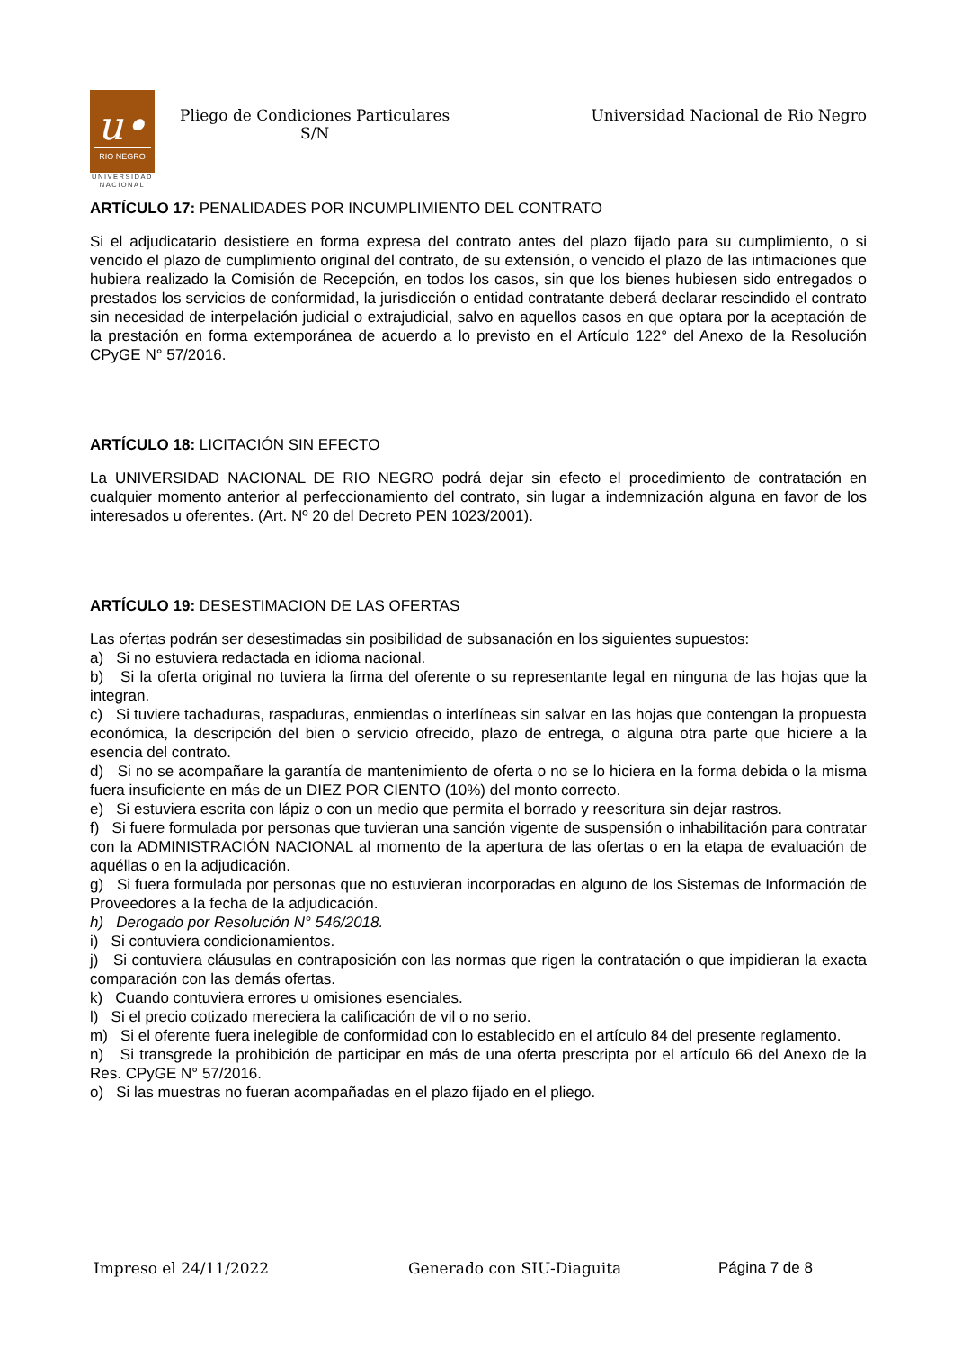u•
RIO NEGRO
UNIVERSIDAD
NACIONAL
Pliego de Condiciones Particulares
S/N
Universidad Nacional de Rio Negro
ARTÍCULO 17: PENALIDADES POR INCUMPLIMIENTO DEL CONTRATO
Si el adjudicatario desistiere en forma expresa del contrato antes del plazo fijado para su cumplimiento, o si vencido el plazo de cumplimiento original del contrato, de su extensión, o vencido el plazo de las intimaciones que hubiera realizado la Comisión de Recepción, en todos los casos, sin que los bienes hubiesen sido entregados o prestados los servicios de conformidad, la jurisdicción o entidad contratante deberá declarar rescindido el contrato sin necesidad de interpelación judicial o extrajudicial, salvo en aquellos casos en que optara por la aceptación de la prestación en forma extemporánea de acuerdo a lo previsto en el Artículo 122° del Anexo de la Resolución CPyGE N° 57/2016.
ARTÍCULO 18: LICITACIÓN SIN EFECTO
La UNIVERSIDAD NACIONAL DE RIO NEGRO podrá dejar sin efecto el procedimiento de contratación en cualquier momento anterior al perfeccionamiento del contrato, sin lugar a indemnización alguna en favor de los interesados u oferentes. (Art. Nº 20 del Decreto PEN 1023/2001).
ARTÍCULO 19: DESESTIMACION DE LAS OFERTAS
Las ofertas podrán ser desestimadas sin posibilidad de subsanación en los siguientes supuestos:
a) Si no estuviera redactada en idioma nacional.
b) Si la oferta original no tuviera la firma del oferente o su representante legal en ninguna de las hojas que la integran.
c) Si tuviere tachaduras, raspaduras, enmiendas o interlíneas sin salvar en las hojas que contengan la propuesta económica, la descripción del bien o servicio ofrecido, plazo de entrega, o alguna otra parte que hiciere a la esencia del contrato.
d) Si no se acompañare la garantía de mantenimiento de oferta o no se lo hiciera en la forma debida o la misma fuera insuficiente en más de un DIEZ POR CIENTO (10%) del monto correcto.
e) Si estuviera escrita con lápiz o con un medio que permita el borrado y reescritura sin dejar rastros.
f) Si fuere formulada por personas que tuvieran una sanción vigente de suspensión o inhabilitación para contratar con la ADMINISTRACIÓN NACIONAL al momento de la apertura de las ofertas o en la etapa de evaluación de aquéllas o en la adjudicación.
g) Si fuera formulada por personas que no estuvieran incorporadas en alguno de los Sistemas de Información de Proveedores a la fecha de la adjudicación.
h) Derogado por Resolución N° 546/2018.
i) Si contuviera condicionamientos.
j) Si contuviera cláusulas en contraposición con las normas que rigen la contratación o que impidieran la exacta comparación con las demás ofertas.
k) Cuando contuviera errores u omisiones esenciales.
l) Si el precio cotizado mereciera la calificación de vil o no serio.
m) Si el oferente fuera inelegible de conformidad con lo establecido en el artículo 84 del presente reglamento.
n) Si transgrede la prohibición de participar en más de una oferta prescripta por el artículo 66 del Anexo de la Res. CPyGE N° 57/2016.
o) Si las muestras no fueran acompañadas en el plazo fijado en el pliego.
Impreso el 24/11/2022 Generado con SIU-Diaguita Página 7 de 8